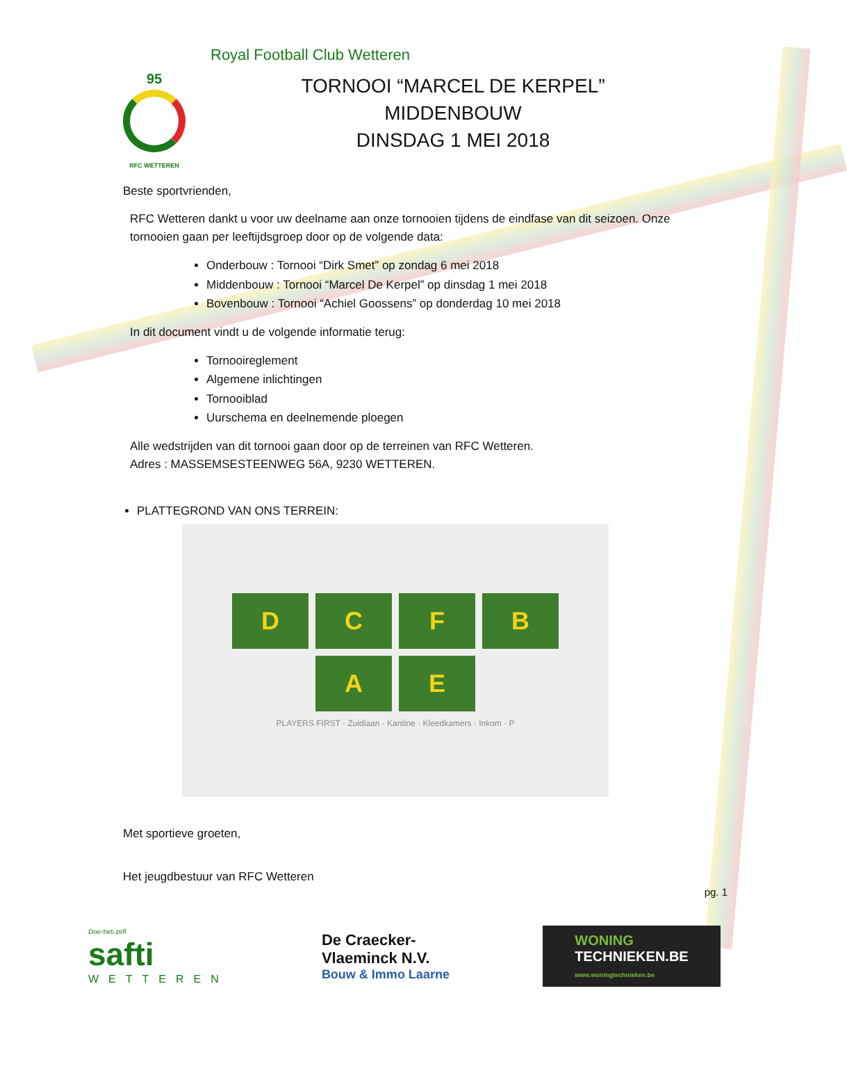Royal Football Club Wetteren
95
RFC WETTEREN
TORNOOI “MARCEL DE KERPEL”
MIDDENBOUW
DINSDAG 1 MEI 2018
Beste sportvrienden,
RFC Wetteren dankt u voor uw deelname aan onze tornooien tijdens de eindfase van dit seizoen. Onze tornooien gaan per leeftijdsgroep door op de volgende data:
Onderbouw : Tornooi “Dirk Smet” op zondag 6 mei 2018
Middenbouw : Tornooi “Marcel De Kerpel” op dinsdag 1 mei 2018
Bovenbouw : Tornooi “Achiel Goossens” op donderdag 10 mei 2018
In dit document vindt u de volgende informatie terug:
Tornooireglement
Algemene inlichtingen
Tornooiblad
Uurschema en deelnemende ploegen
Alle wedstrijden van dit tornooi gaan door op de terreinen van RFC Wetteren.
Adres : MASSEMSESTEENWEG 56A, 9230 WETTEREN.
PLATTEGROND VAN ONS TERREIN:
D
C
F
B
A
E
PLAYERS FIRST · Zuidlaan · Kantine · Kleedkamers · Inkom · P
Met sportieve groeten,
Het jeugdbestuur van RFC Wetteren
pg. 1
Doe-het-zelf
safti
WETTEREN
De Craecker-
Vlaeminck N.V.
Bouw & Immo Laarne
WONING
TECHNIEKEN.BE
www.woningtechnieken.be